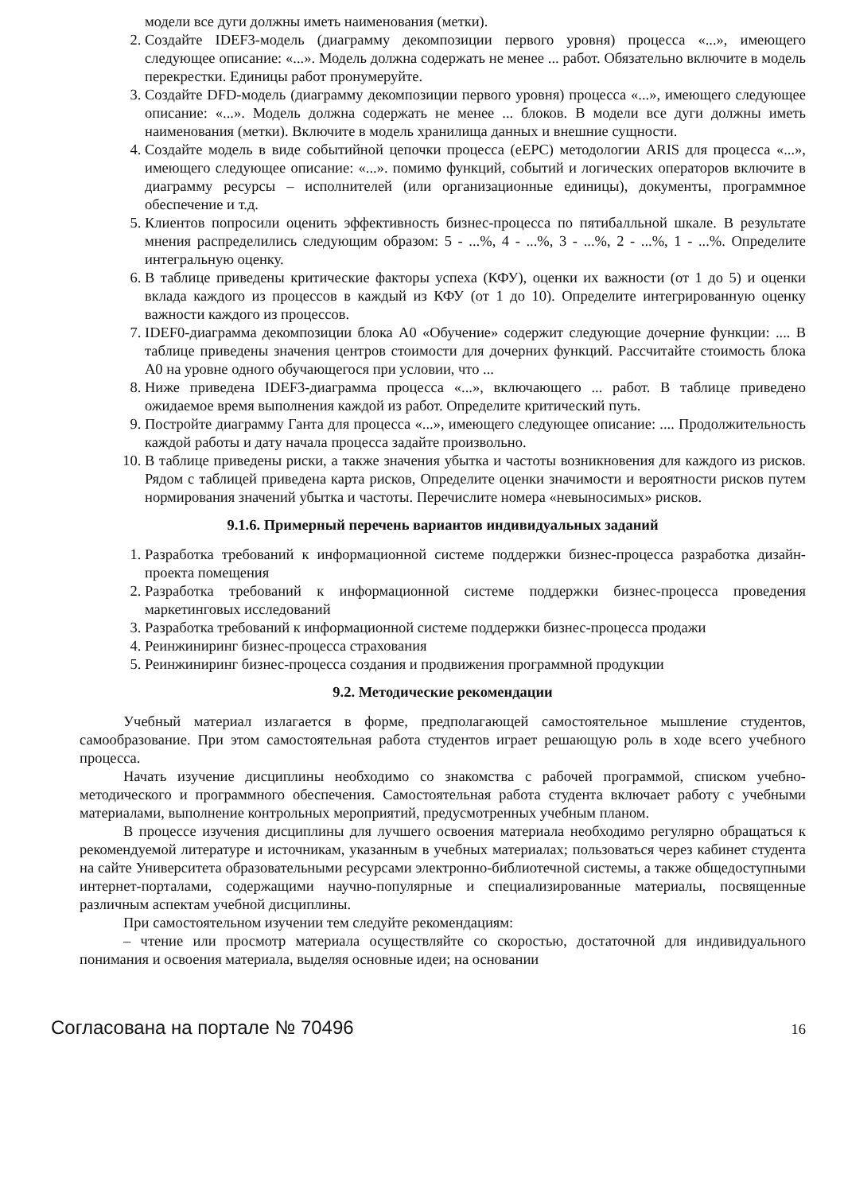модели все дуги должны иметь наименования (метки).
2. Создайте IDEF3-модель (диаграмму декомпозиции первого уровня) процесса «...», имеющего следующее описание: «...». Модель должна содержать не менее ... работ. Обязательно включите в модель перекрестки. Единицы работ пронумеруйте.
3. Создайте DFD-модель (диаграмму декомпозиции первого уровня) процесса «...», имеющего следующее описание: «...». Модель должна содержать не менее ... блоков. В модели все дуги должны иметь наименования (метки). Включите в модель хранилища данных и внешние сущности.
4. Создайте модель в виде событийной цепочки процесса (eEPC) методологии ARIS для процесса «...», имеющего следующее описание: «...». помимо функций, событий и логических операторов включите в диаграмму ресурсы – исполнителей (или организационные единицы), документы, программное обеспечение и т.д.
5. Клиентов попросили оценить эффективность бизнес-процесса по пятибалльной шкале. В результате мнения распределились следующим образом: 5 - ...%, 4 - ...%, 3 - ...%, 2 - ...%, 1 - ...%. Определите интегральную оценку.
6. В таблице приведены критические факторы успеха (КФУ), оценки их важности (от 1 до 5) и оценки вклада каждого из процессов в каждый из КФУ (от 1 до 10). Определите интегрированную оценку важности каждого из процессов.
7. IDEF0-диаграмма декомпозиции блока А0 «Обучение» содержит следующие дочерние функции: .... В таблице приведены значения центров стоимости для дочерних функций. Рассчитайте стоимость блока А0 на уровне одного обучающегося при условии, что ...
8. Ниже приведена IDEF3-диаграмма процесса «...», включающего ... работ. В таблице приведено ожидаемое время выполнения каждой из работ. Определите критический путь.
9. Постройте диаграмму Ганта для процесса «...», имеющего следующее описание: .... Продолжительность каждой работы и дату начала процесса задайте произвольно.
10. В таблице приведены риски, а также значения убытка и частоты возникновения для каждого из рисков. Рядом с таблицей приведена карта рисков, Определите оценки значимости и вероятности рисков путем нормирования значений убытка и частоты. Перечислите номера «невыносимых» рисков.
9.1.6. Примерный перечень вариантов индивидуальных заданий
1. Разработка требований к информационной системе поддержки бизнес-процесса разработка дизайн-проекта помещения
2. Разработка требований к информационной системе поддержки бизнес-процесса проведения маркетинговых исследований
3. Разработка требований к информационной системе поддержки бизнес-процесса продажи
4. Реинжиниринг бизнес-процесса страхования
5. Реинжиниринг бизнес-процесса создания и продвижения программной продукции
9.2. Методические рекомендации
Учебный материал излагается в форме, предполагающей самостоятельное мышление студентов, самообразование. При этом самостоятельная работа студентов играет решающую роль в ходе всего учебного процесса.
Начать изучение дисциплины необходимо со знакомства с рабочей программой, списком учебно-методического и программного обеспечения. Самостоятельная работа студента включает работу с учебными материалами, выполнение контрольных мероприятий, предусмотренных учебным планом.
В процессе изучения дисциплины для лучшего освоения материала необходимо регулярно обращаться к рекомендуемой литературе и источникам, указанным в учебных материалах; пользоваться через кабинет студента на сайте Университета образовательными ресурсами электронно-библиотечной системы, а также общедоступными интернет-порталами, содержащими научно-популярные и специализированные материалы, посвященные различным аспектам учебной дисциплины.
При самостоятельном изучении тем следуйте рекомендациям:
– чтение или просмотр материала осуществляйте со скоростью, достаточной для индивидуального понимания и освоения материала, выделяя основные идеи; на основании
Согласована на портале № 70496 16